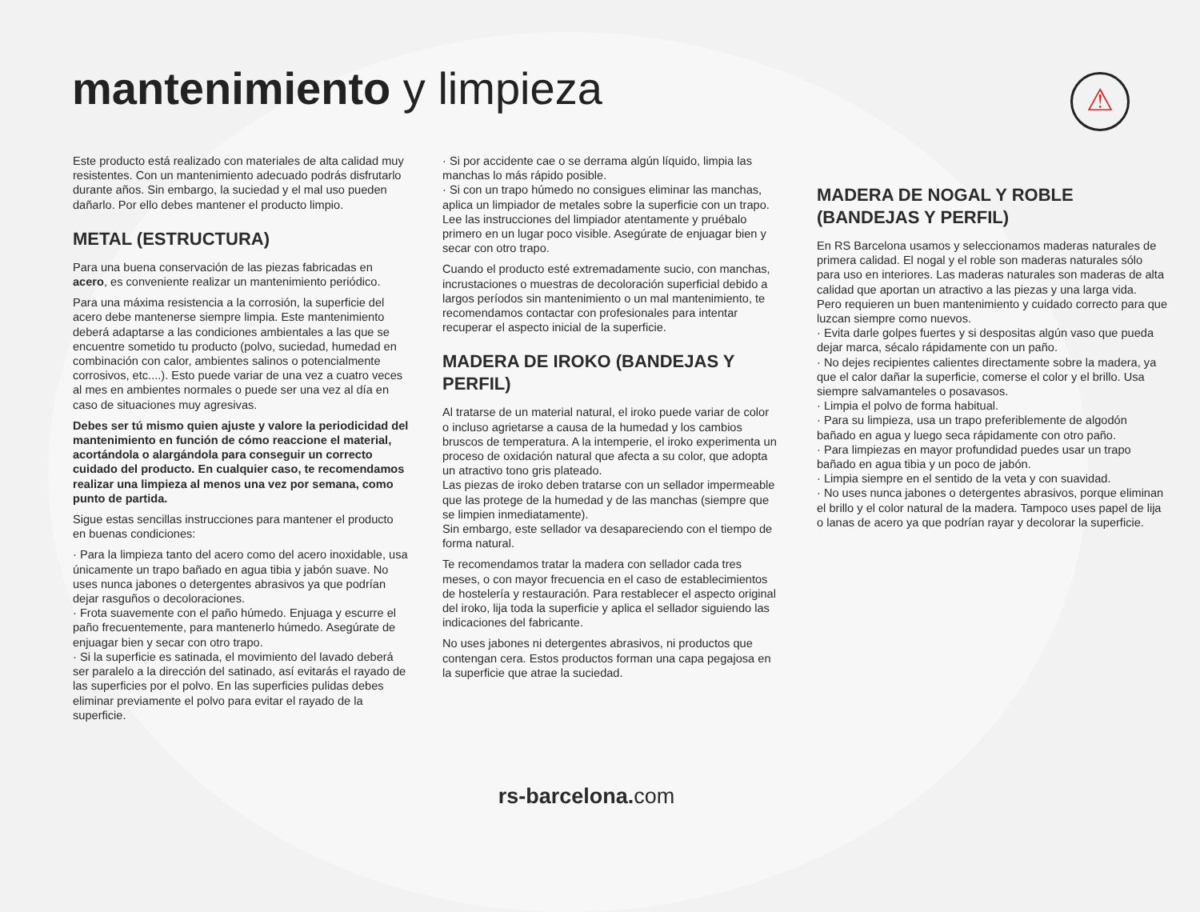mantenimiento y limpieza ⚠
Este producto está realizado con materiales de alta calidad muy resistentes. Con un mantenimiento adecuado podrás disfrutarlo durante años. Sin embargo, la suciedad y el mal uso pueden dañarlo. Por ello debes mantener el producto limpio.
METAL (ESTRUCTURA)
Para una buena conservación de las piezas fabricadas en acero, es conveniente realizar un mantenimiento periódico.
Para una máxima resistencia a la corrosión, la superficie del acero debe mantenerse siempre limpia. Este mantenimiento deberá adaptarse a las condiciones ambientales a las que se encuentre sometido tu producto (polvo, suciedad, humedad en combinación con calor, ambientes salinos o potencialmente corrosivos, etc....). Esto puede variar de una vez a cuatro veces al mes en ambientes normales o puede ser una vez al día en caso de situaciones muy agresivas.
Debes ser tú mismo quien ajuste y valore la periodicidad del mantenimiento en función de cómo reaccione el material, acortándola o alargándola para conseguir un correcto cuidado del producto. En cualquier caso, te recomendamos realizar una limpieza al menos una vez por semana, como punto de partida.
Sigue estas sencillas instrucciones para mantener el producto en buenas condiciones:
· Para la limpieza tanto del acero como del acero inoxidable, usa únicamente un trapo bañado en agua tibia y jabón suave. No uses nunca jabones o detergentes abrasivos ya que podrían dejar rasguños o decoloraciones.
· Frota suavemente con el paño húmedo. Enjuaga y escurre el paño frecuentemente, para mantenerlo húmedo. Asegúrate de enjuagar bien y secar con otro trapo.
· Si la superficie es satinada, el movimiento del lavado deberá ser paralelo a la dirección del satinado, así evitarás el rayado de las superficies por el polvo. En las superficies pulidas debes eliminar previamente el polvo para evitar el rayado de la superficie.
· Si por accidente cae o se derrama algún líquido, limpia las manchas lo más rápido posible.
· Si con un trapo húmedo no consigues eliminar las manchas, aplica un limpiador de metales sobre la superficie con un trapo. Lee las instrucciones del limpiador atentamente y pruébalo primero en un lugar poco visible. Asegúrate de enjuagar bien y secar con otro trapo.
Cuando el producto esté extremadamente sucio, con manchas, incrustaciones o muestras de decoloración superficial debido a largos períodos sin mantenimiento o un mal mantenimiento, te recomendamos contactar con profesionales para intentar recuperar el aspecto inicial de la superficie.
MADERA DE IROKO (BANDEJAS Y PERFIL)
Al tratarse de un material natural, el iroko puede variar de color o incluso agrietarse a causa de la humedad y los cambios bruscos de temperatura. A la intemperie, el iroko experimenta un proceso de oxidación natural que afecta a su color, que adopta un atractivo tono gris plateado.
Las piezas de iroko deben tratarse con un sellador impermeable que las protege de la humedad y de las manchas (siempre que se limpien inmediatamente).
Sin embargo, este sellador va desapareciendo con el tiempo de forma natural.
Te recomendamos tratar la madera con sellador cada tres meses, o con mayor frecuencia en el caso de establecimientos de hostelería y restauración. Para restablecer el aspecto original del iroko, lija toda la superficie y aplica el sellador siguiendo las indicaciones del fabricante.
No uses jabones ni detergentes abrasivos, ni productos que contengan cera. Estos productos forman una capa pegajosa en la superficie que atrae la suciedad.
MADERA DE NOGAL Y ROBLE (BANDEJAS Y PERFIL)
En RS Barcelona usamos y seleccionamos maderas naturales de primera calidad. El nogal y el roble son maderas naturales sólo para uso en interiores. Las maderas naturales son maderas de alta calidad que aportan un atractivo a las piezas y una larga vida.
Pero requieren un buen mantenimiento y cuidado correcto para que luzcan siempre como nuevos.
· Evita darle golpes fuertes y si despositas algún vaso que pueda dejar marca, sécalo rápidamente con un paño.
· No dejes recipientes calientes directamente sobre la madera, ya que el calor dañar la superficie, comerse el color y el brillo. Usa siempre salvamanteles o posavasos.
· Limpia el polvo de forma habitual.
· Para su limpieza, usa un trapo preferiblemente de algodón bañado en agua y luego seca rápidamente con otro paño.
· Para limpiezas en mayor profundidad puedes usar un trapo bañado en agua tibia y un poco de jabón.
· Limpia siempre en el sentido de la veta y con suavidad.
· No uses nunca jabones o detergentes abrasivos, porque eliminan el brillo y el color natural de la madera. Tampoco uses papel de lija o lanas de acero ya que podrían rayar y decolorar la superficie.
rs-barcelona. com